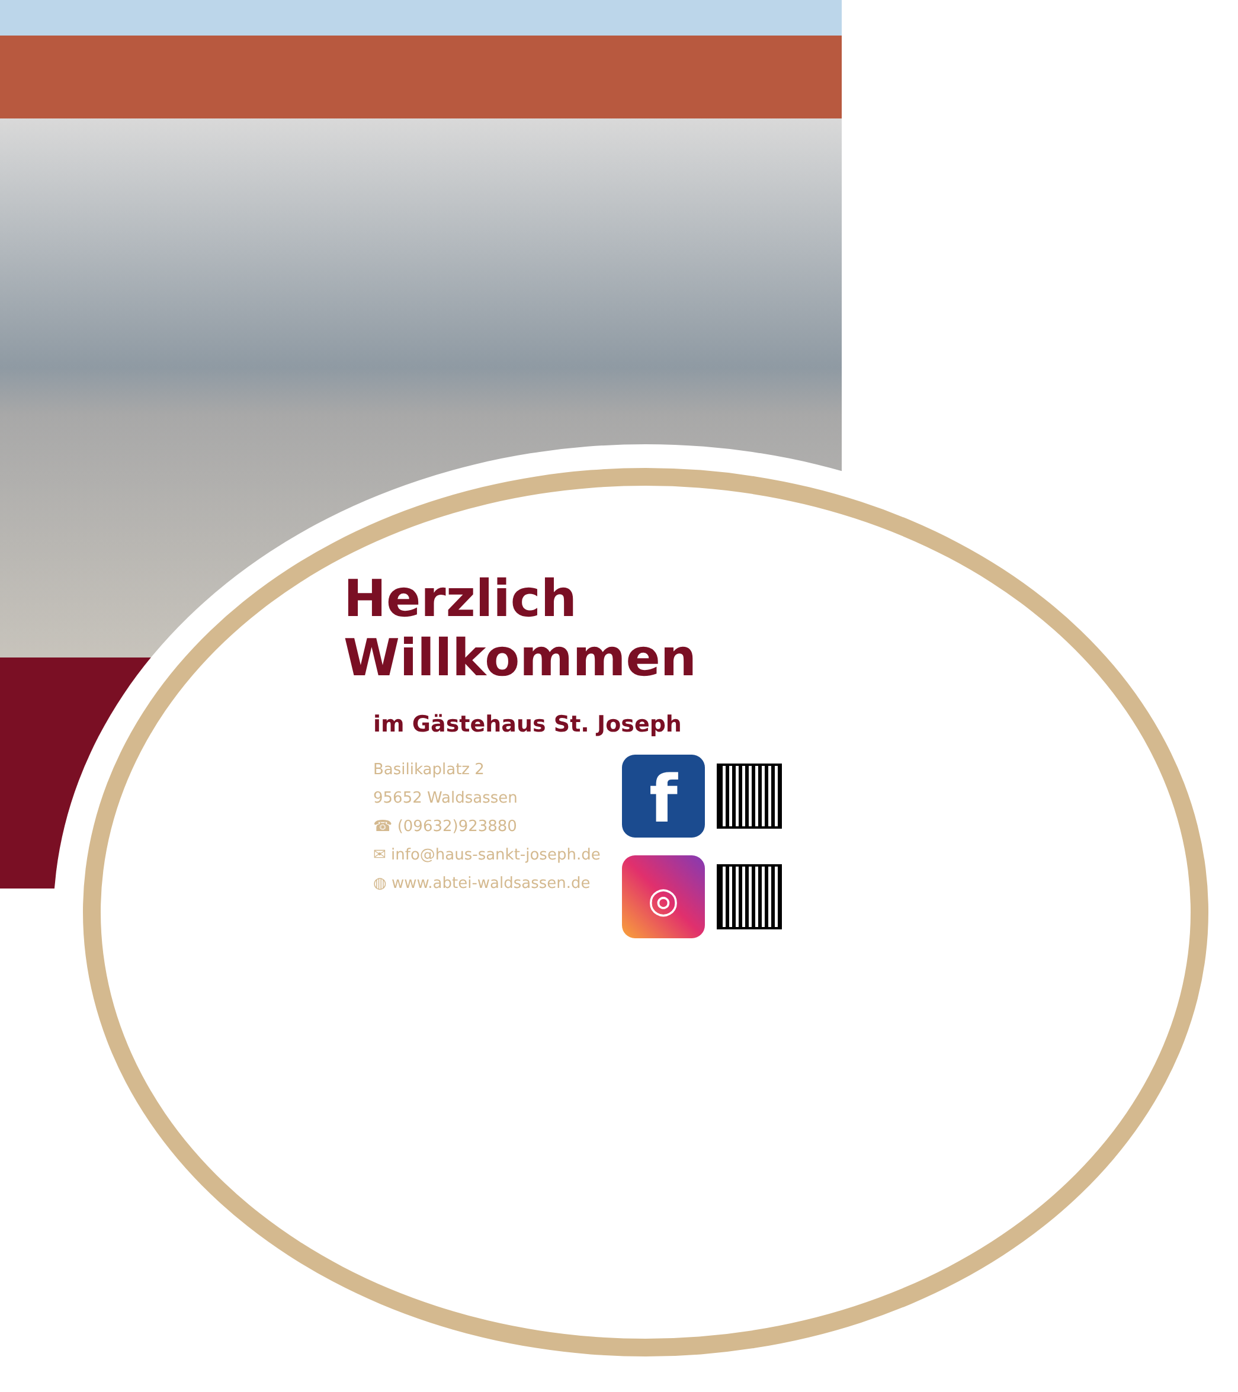Herzlich Willkommen
im Gästehaus St. Joseph
Basilikaplatz 2
95652 Waldsassen
☎ (09632)923880
✉ info@haus-sankt-joseph.de
◍ www.abtei-waldsassen.de
f
◎